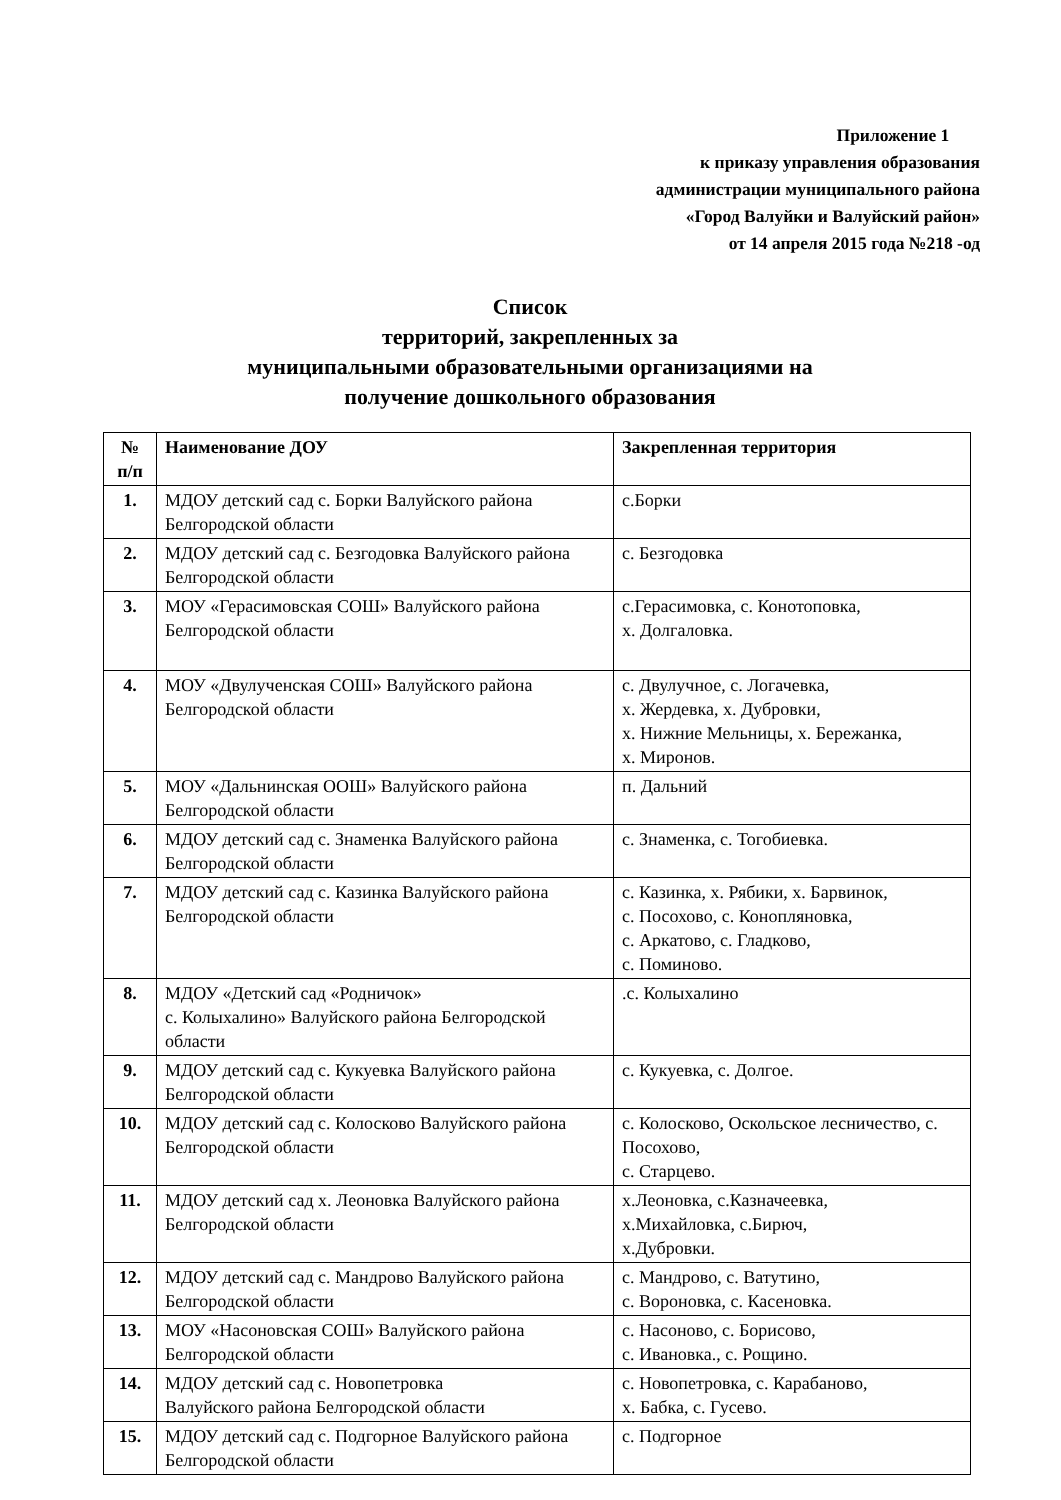Приложение 1
к приказу управления образования
администрации муниципального района
«Город Валуйки и Валуйский район»
от 14 апреля 2015 года №218 -од
Список
территорий, закрепленных за
муниципальными образовательными организациями на
получение дошкольного образования
| № п/п | Наименование ДОУ | Закрепленная территория |
| --- | --- | --- |
| 1. | МДОУ детский сад с. Борки Валуйского района Белгородской области | с.Борки |
| 2. | МДОУ детский сад с. Безгодовка Валуйского района Белгородской области | с. Безгодовка |
| 3. | МОУ «Герасимовская СОШ» Валуйского района Белгородской области | с.Герасимовка, с. Конотоповка, х. Долгаловка. |
| 4. | МОУ «Двулученская СОШ» Валуйского района Белгородской области | с. Двулучное, с. Логачевка, х. Жердевка, х. Дубровки, х. Нижние Мельницы, х. Бережанка, х. Миронов. |
| 5. | МОУ «Дальнинская ООШ» Валуйского района Белгородской области | п. Дальний |
| 6. | МДОУ детский сад с. Знаменка Валуйского района Белгородской области | с. Знаменка, с. Тогобиевка. |
| 7. | МДОУ детский сад с. Казинка Валуйского района Белгородской области | с. Казинка, х. Рябики, х. Барвинок, с. Посохово, с. Коноплянoвка, с. Аркатово, с. Гладково, с. Поминово. |
| 8. | МДОУ «Детский сад «Родничок» с. Колыхалино» Валуйского района Белгородской области | .с. Колыхалино |
| 9. | МДОУ детский сад с. Кукуевка Валуйского района Белгородской области | с. Кукуевка, с. Долгое. |
| 10. | МДОУ детский сад с. Колосково Валуйского района Белгородской области | с. Колосково, Оскольское лесничество, с. Посохово, с. Старцево. |
| 11. | МДОУ детский сад х. Леоновка Валуйского района Белгородской области | х.Леоновка, с.Казначеевка, х.Михайловка, с.Бирюч, х.Дубровки. |
| 12. | МДОУ детский сад с. Мандрово Валуйского района Белгородской области | с. Мандрово, с. Ватутино, с. Вороновка, с. Касеновка. |
| 13. | МОУ «Насоновская СОШ» Валуйского района Белгородской области | с. Насоново, с. Борисово, с. Ивановка., с. Рощино. |
| 14. | МДОУ детский сад с. Новопетровка Валуйского района Белгородской области | с. Новопетровка, с. Карабаново, х. Бабка, с. Гусево. |
| 15. | МДОУ детский сад с. Подгорное Валуйского района Белгородской области | с. Подгорное |